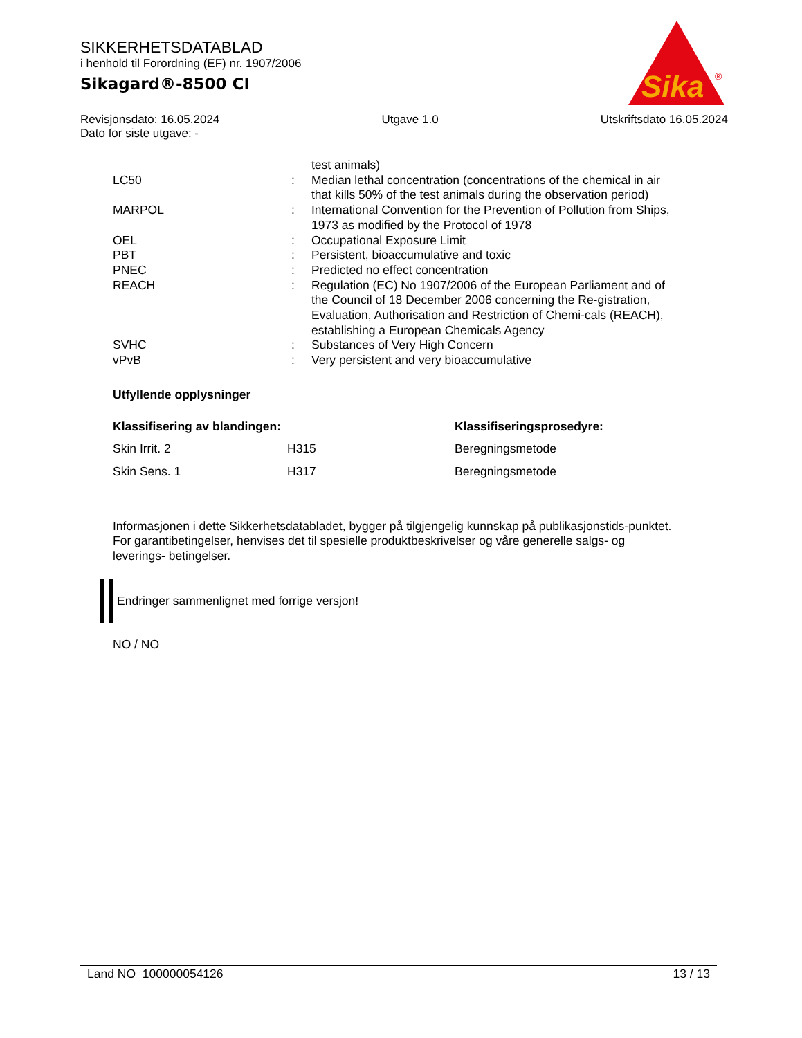SIKKERHETSDATABLAD
i henhold til Forordning (EF) nr. 1907/2006
Sikagard®-8500 CI
Sika
®
Revisjonsdato: 16.05.2024 Utgave 1.0 Utskriftsdato 16.05.2024
Dato for siste utgave: -
| | | test animals) |
| LC50 | : | Median lethal concentration (concentrations of the chemical in air that kills 50% of the test animals during the observation period) |
| MARPOL | : | International Convention for the Prevention of Pollution from Ships, 1973 as modified by the Protocol of 1978 |
| OEL | : | Occupational Exposure Limit |
| PBT | : | Persistent, bioaccumulative and toxic |
| PNEC | : | Predicted no effect concentration |
| REACH | : | Regulation (EC) No 1907/2006 of the European Parliament and of the Council of 18 December 2006 concerning the Re-gistration, Evaluation, Authorisation and Restriction of Chemi-cals (REACH), establishing a European Chemicals Agency |
| SVHC | : | Substances of Very High Concern |
| vPvB | : | Very persistent and very bioaccumulative |
Utfyllende opplysninger
| Klassifisering av blandingen: | | Klassifiseringsprosedyre: |
| --- | --- | --- |
| Skin Irrit. 2 | H315 | Beregningsmetode |
| Skin Sens. 1 | H317 | Beregningsmetode |
Informasjonen i dette Sikkerhetsdatabladet, bygger på tilgjengelig kunnskap på publikasjonstids-punktet. For garantibetingelser, henvises det til spesielle produktbeskrivelser og våre generelle salgs- og leverings- betingelser.
Endringer sammenlignet med forrige versjon!
NO / NO
Land NO 100000054126 13 / 13